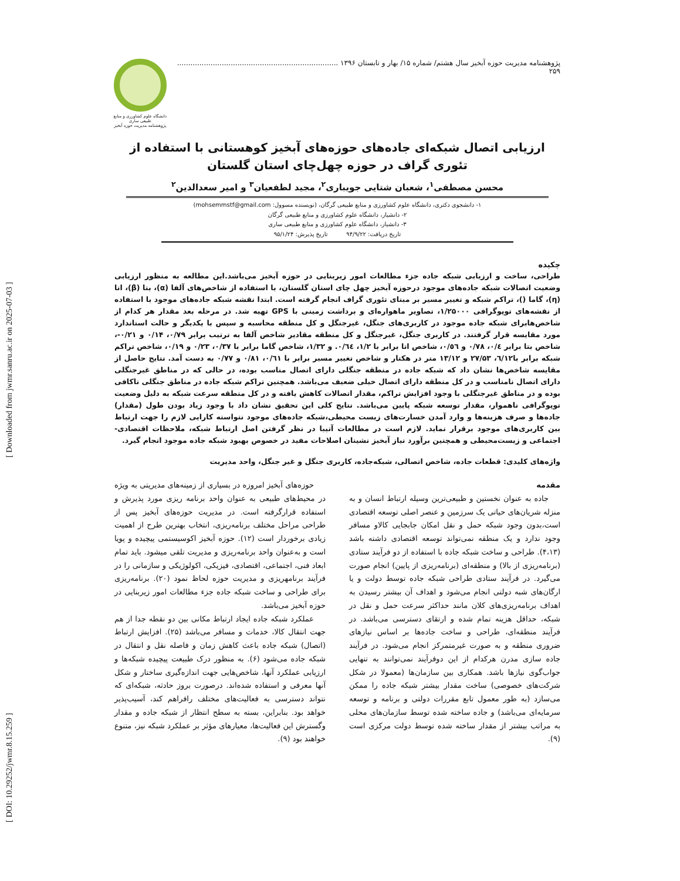[ DOI: 10.29252/jwmr.8.15.259 ] [ Downloaded from jwmr.sanru.ac.ir on 2025-07-03 ]
پژوهشنامه مدیریت حوزه آبخیز سال هشتم/ شماره ۱۵/ بهار و تابستان ۱۳۹۶ ........................................................................ ۲۵۹
دانشگاه علوم کشاورزی و منابع طبیعی ساری
پژوهشنامه مدیریت حوزه آبخیز
ارزیابی اتصال شبکه‌ای جاده‌های حوزه‌های آبخیز کوهستانی با استفاده از
تئوری گراف در حوزه چهل‌چای استان گلستان
محسن مصطفی<sup>۱</sup>، شعبان شتایی جویباری<sup>۲</sup>، مجید لطفعیان<sup>۳</sup> و امیر سعدالدین<sup>۲</sup>
۱- دانشجوی دکتری، دانشگاه علوم کشاورزی و منابع طبیعی گرگان، (نویسنده مسوول: mohsemmstf@gmail.com)
۲- دانشیار، دانشگاه علوم کشاورزی و منابع طبیعی گرگان
۳- دانشیار، دانشگاه علوم کشاورزی و منابع طبیعی ساری
تاریخ دریافت: ۹۴/۹/۲۲ تاریخ پذیرش: ۹۵/۱/۲۴
چکیده
طراحی، ساخت و ارزیابی شبکه جاده جزء مطالعات امور زیربنایی در حوزه آبخیز می‌باشد.این مطالعه به منظور ارزیابی وضعیت اتصالات شبکه جاده‌های موجود درحوزه آبخیز چهل چای استان گلستان، با استفاده از شاخص‌های آلفا (α)، بتا (β)، اتا (η)، گاما ()، تراکم شبکه و تغییر مسیر بر مبنای تئوری گراف انجام گرفته است. ابتدا نقشه شبکه جاده‌های موجود با استفاده از نقشه‌های توپوگرافی ۱/۲۵۰۰۰، تصاویر ماهواره‌ای و برداشت زمینی با GPS تهیه شد. در مرحله بعد مقدار هر کدام از شاخص‌هابرای شبکه جاده موجود در کاربری‌های جنگل، غیرجنگل و کل منطقه محاسبه و سپس با یکدیگر و حالت استاندارد مورد مقایسه قرار گرفتند. در کاربری جنگل، غیرجنگل و کل منطقه مقادیر شاخص آلفا به ترتیب برابر ۰/۷۹، ۰/۱۴ و ۰/۲۱-، شاخص بتا برابر ۰/٤، ۰/۷۸ و ۰/٥٦، شاخص اتا برابر با ۱/۲، ۰/٦٤. و ۱/۳۲، شاخص گاما برابر با ۰/۳۷، ۰/۲۳ و ۰/۱۹، شاخص تراکم شبکه برابر با٦/۱۲، ۲۷/۵۳ و ۱۳/۱۲ متر در هکتار و شاخص تغییر مسیر برابر با ۰/٦۱، ۰/۸۱ و ۰/۷۷ به دست آمد. نتایج حاصل از مقایسه شاخص‌ها نشان داد که شبکه جاده در منطقه جنگلی دارای اتصال مناسب بوده، در حالی که در مناطق غیرجنگلی دارای اتصال نامناسب و در کل منطقه دارای اتصال خیلی ضعیف می‌باشد. همچنین تراکم شبکه جاده در مناطق جنگلی ناکافی بوده و در مناطق غیرجنگلی با وجود افزایش تراکم، مقدار اتصالات کاهش یافته و در کل منطقه سرعت شبکه به دلیل وضعیت توپوگرافی ناهموار، مقدار توسعه شبکه پایین می‌باشد. نتایج کلی این تحقیق نشان داد با وجود زیاد بودن طول (مقدار) جاده‌ها و صرف هزینه‌ها و وارد آمدن خسارت‌های زیست محیطی،شبکه جاده‌های موجود نتواسته کارایی لازم را جهت ارتباط بین کاربری‌های موجود برقرار نماید. لازم است در مطالعات آتیبا در نظر گرفتن اصل ارتباط شبکه، ملاحظات اقتصادی- اجتماعی و زیست‌محیطی و همچنین برآورد نیاز آبخیز نشینان اصلاحات مفید در خصوص بهبود شبکه جاده موجود انجام گیرد.
واژه‌های کلیدی: قطعات جاده، شاخص اتصالی، شبکه‌جاده، کاربری جنگل و غیر جنگل، واحد مدیریت
مقدمه
جاده به عنوان نخستین و طبیعی‌ترین وسیله ارتباط انسان و به منزله شریان‌های حیاتی یک سرزمین و عنصر اصلی توسعه اقتصادی است،بدون وجود شبکه حمل و نقل امکان جابجایی کالاو مسافر وجود ندارد و یک منطقه نمی‌تواند توسعه اقتصادی داشته باشد (۴،۱۳). طراحی و ساخت شبکه جاده با استفاده از دو فرآیند ستادی (برنامه‌ریزی از بالا) و منطقه‌ای (برنامه‌ریزی از پایین) انجام صورت می‌گیرد. در فرآیند ستادی طراحی شبکه جاده توسط دولت و یا ارگان‌های شبه دولتی انجام می‌شود و اهداف آن بیشتر رسیدن به اهداف برنامه‌ریزی‌های کلان مانند حداکثر سرعت حمل و نقل در شبکه، حداقل هزینه تمام شده و ارتقای دسترسی می‌باشد. در فرآیند منطقه‌ای، طراحی و ساخت جاده‌ها بر اساس نیازهای ضروری منطقه و به صورت غیرمتمرکز انجام می‌شود. در فرآیند جاده سازی مدرن هرکدام از این دوفرآیند نمی‌توانند به تنهایی جواب‌گوی نیازها باشد. همکاری بین سازمان‌ها (معمولا در شکل شرکت‌های خصوصی) ساخت مقدار بیشتر شبکه جاده را ممکن می‌سازد (به طور معمول تابع مقررات دولتی و برنامه و توسعه سرمایه‌ای می‌باشد) و جاده ساخته شده توسط سازمان‌های محلی به مراتب بیشتر از مقدار ساخته شده توسط دولت مرکزی است (۹).
حوزه‌های آبخیز امروزه در بسیاری از زمینه‌های مدیریتی به ویژه در محیط‌های طبیعی به عنوان واحد برنامه ریزی مورد پذیرش و استفاده قرارگرفته است. در مدیریت حوزه‌های آبخیز پس از طراحی مراحل مختلف برنامه‌ریزی، انتخاب بهترین طرح از اهمیت زیادی برخوردار است (۱۲). حوزه آبخیز اکوسیستمی پیچیده و پویا است و به‌عنوان واحد برنامه‌ریزی و مدیریت تلقی میشود. باید تمام ابعاد فنی، اجتماعی، اقتصادی، فیزیکی، اکولوژیکی و سازمانی را در فرآیند برنامهریزی و مدیریت حوزه لحاظ نمود (۲۰). برنامه‌ریزی برای طراحی و ساخت شبکه جاده جزء مطالعات امور زیربنایی در حوزه آبخیز می‌باشد.
عملکرد شبکه جاده ایجاد ارتباط مکانی بین دو نقطه جدا از هم جهت انتقال کالا، خدمات و مسافر می‌باشد (۲۵). افزایش ارتباط (اتصال) شبکه جاده باعث کاهش زمان و فاصله نقل و انتقال در شبکه جاده می‌شود (۶). به منظور درک طبیعت پیچیده شبکه‌ها و ارزیابی عملکرد آنها، شاخص‌هایی جهت اندازه‌گیری ساختار و شکل آنها معرفی و استفاده شده‌اند. درصورت بروز حادثه، شبکه‌ای که نتواند دسترسی به فعالیت‌های مختلف رافراهم کند، آسیب‌پذیر خواهد بود. بنابراین، بسته به سطح انتظار از شبکه جاده و مقدار وگسترش این فعالیت‌ها، معیارهای مؤثر بر عملکرد شبکه نیز، متنوع خواهند بود (۹).